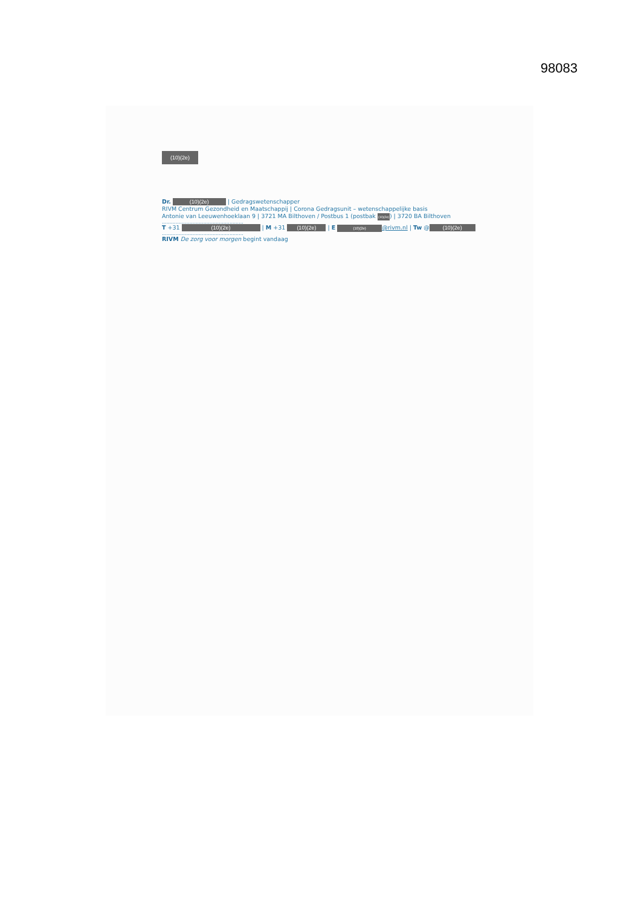98083
(10)(2e)
Dr. (10)(2e) | Gedragswetenschapper
RIVM Centrum Gezondheid en Maatschappij | Corona Gedragsunit – wetenschappelijke basis
Antonie van Leeuwenhoeklaan 9 | 3721 MA Bilthoven / Postbus 1 (postbak (10)(2e)) | 3720 BA Bilthoven
.....................................................
T +31 (10)(2e) | M +31 (10)(2e) | E (10)(2e) @rivm.nl | Tw @ (10)(2e)
.....................................................
RIVM De zorg voor morgen begint vandaag